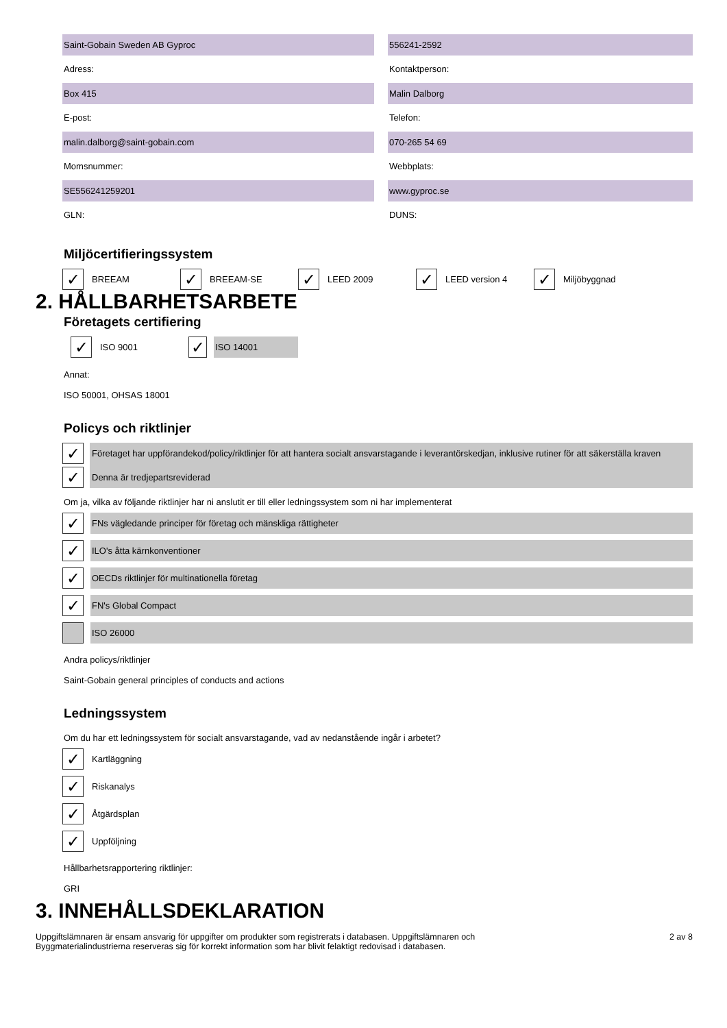Saint-Gobain Sweden AB Gyproc 556241-2592
Adress: Kontaktperson:
Box 415 Malin Dalborg
E-post: Telefon:
malin.dalborg@saint-gobain.com 070-265 54 69
Momsnummer: Webbplats:
SE556241259201 www.gyproc.se
GLN: DUNS:
Miljöcertifieringssystem
✓ BREEAM
✓ BREEAM-SE
✓ LEED 2009
✓ LEED version 4
✓ Miljöbyggnad
2. HÅLLBARHETSARBETE
Företagets certifiering
✓ ISO 9001
✓ ISO 14001
Annat:
ISO 50001, OHSAS 18001
Policys och riktlinjer
✓
Företaget har uppförandekod/policy/riktlinjer för att hantera socialt ansvarstagande i leverantörskedjan, inklusive rutiner för att säkerställa kraven
✓
Denna är tredjepartsreviderad
Om ja, vilka av följande riktlinjer har ni anslutit er till eller ledningssystem som ni har implementerat
✓
FNs vägledande principer för företag och mänskliga rättigheter
✓
ILO's åtta kärnkonventioner
✓
OECDs riktlinjer för multinationella företag
✓
FN's Global Compact
ISO 26000
Andra policys/riktlinjer
Saint-Gobain general principles of conducts and actions
Ledningssystem
Om du har ett ledningssystem för socialt ansvarstagande, vad av nedanstående ingår i arbetet?
✓
Kartläggning
✓
Riskanalys
✓
Åtgärdsplan
✓
Uppföljning
Hållbarhetsrapportering riktlinjer:
GRI
3. INNEHÅLLSDEKLARATION
Uppgiftslämnaren är ensam ansvarig för uppgifter om produkter som registrerats i databasen. Uppgiftslämnaren och
Byggmaterialindustrierna reserveras sig för korrekt information som har blivit felaktigt redovisad i databasen.
2 av 8